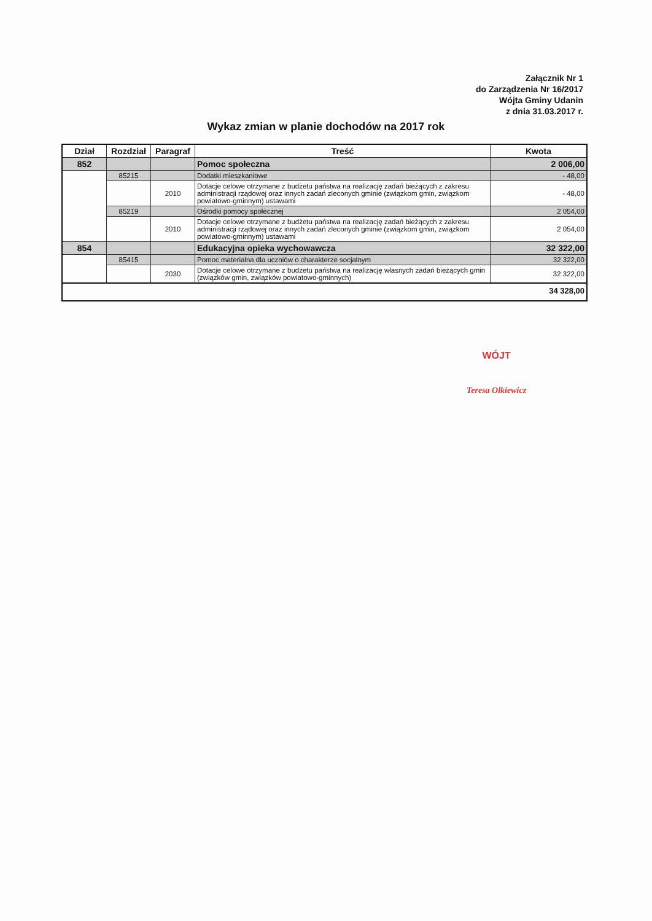Załącznik Nr 1
do Zarządzenia Nr 16/2017
Wójta Gminy Udanin
z dnia 31.03.2017 r.
Wykaz zmian w planie dochodów na 2017 rok
| Dział | Rozdział | Paragraf | Treść | Kwota |
| --- | --- | --- | --- | --- |
| 852 | | | Pomoc społeczna | 2 006,00 |
| | 85215 | | Dodatki mieszkaniowe | - 48,00 |
| | | 2010 | Dotacje celowe otrzymane z budżetu państwa na realizację zadań bieżących z zakresu administracji rządowej oraz innych zadań zleconych gminie (związkom gmin, związkom powiatowo-gminnym) ustawami | - 48,00 |
| | 85219 | | Ośrodki pomocy społecznej | 2 054,00 |
| | | 2010 | Dotacje celowe otrzymane z budżetu państwa na realizację zadań bieżących z zakresu administracji rządowej oraz innych zadań zleconych gminie (związkom gmin, związkom powiatowo-gminnym) ustawami | 2 054,00 |
| 854 | | | Edukacyjna opieka wychowawcza | 32 322,00 |
| | 85415 | | Pomoc materialna dla uczniów o charakterze socjalnym | 32 322,00 |
| | | 2030 | Dotacje celowe otrzymane z budżetu państwa na realizację własnych zadań bieżących gmin (związków gmin, związków powiatowo-gminnych) | 32 322,00 |
| 34 328,00 | | | | |
WÓJT
Teresa Olkiewicz